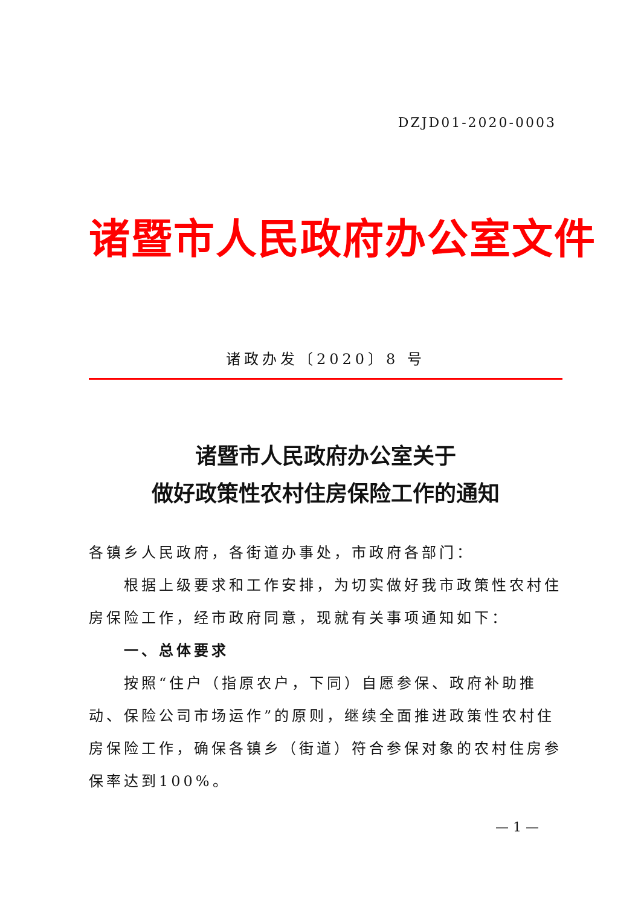DZJD01-2020-0003
诸暨市人民政府办公室文件
诸政办发〔2020〕8 号
诸暨市人民政府办公室关于
做好政策性农村住房保险工作的通知
各镇乡人民政府，各街道办事处，市政府各部门：
根据上级要求和工作安排，为切实做好我市政策性农村住房保险工作，经市政府同意，现就有关事项通知如下：
一、总体要求
按照“住户（指原农户，下同）自愿参保、政府补助推动、保险公司市场运作”的原则，继续全面推进政策性农村住房保险工作，确保各镇乡（街道）符合参保对象的农村住房参保率达到100%。
— 1 —